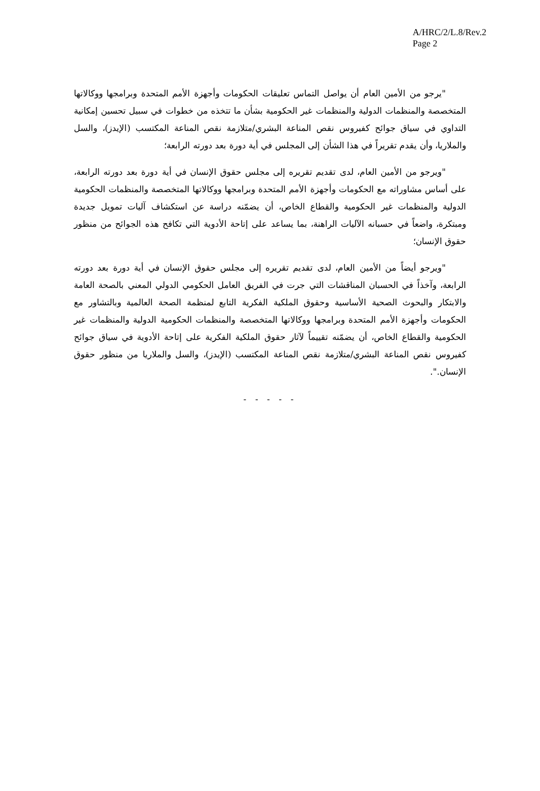A/HRC/2/L.8/Rev.2
Page 2
"يرجو من الأمين العام أن يواصل التماس تعليقات الحكومات وأجهزة الأمم المتحدة وبرامجها ووكالاتها المتخصصة والمنظمات الدولية والمنظمات غير الحكومية بشأن ما تتخذه من خطوات في سبيل تحسين إمكانية التداوي في سياق جوائح كفيروس نقص المناعة البشري/متلازمة نقص المناعة المكتسب (الإيدز)، والسل والملاريا، وأن يقدم تقريراً في هذا الشأن إلى المجلس في أية دورة بعد دورته الرابعة؛
"ويرجو من الأمين العام، لدى تقديم تقريره إلى مجلس حقوق الإنسان في أية دورة بعد دورته الرابعة، على أساس مشاوراته مع الحكومات وأجهزة الأمم المتحدة وبرامجها ووكالاتها المتخصصة والمنظمات الحكومية الدولية والمنظمات غير الحكومية والقطاع الخاص، أن يضمّنه دراسة عن استكشاف آليات تمويل جديدة ومبتكرة، واضعاً في حسبانه الآليات الراهنة، بما يساعد على إتاحة الأدوية التي تكافح هذه الجوائح من منظور حقوق الإنسان؛
"ويرجو أيضاً من الأمين العام، لدى تقديم تقريره إلى مجلس حقوق الإنسان في أية دورة بعد دورته الرابعة، وآخذاً في الحسبان المناقشات التي جرت في الفريق العامل الحكومي الدولي المعني بالصحة العامة والابتكار والبحوث الصحية الأساسية وحقوق الملكية الفكرية التابع لمنظمة الصحة العالمية وبالتشاور مع الحكومات وأجهزة الأمم المتحدة وبرامجها ووكالاتها المتخصصة والمنظمات الحكومية الدولية والمنظمات غير الحكومية والقطاع الخاص، أن يضمّنه تقييماً لآثار حقوق الملكية الفكرية على إتاحة الأدوية في سياق جوائح كفيروس نقص المناعة البشري/متلازمة نقص المناعة المكتسب (الإيدز)، والسل والملاريا من منظور حقوق الإنسان.".
- - - - -